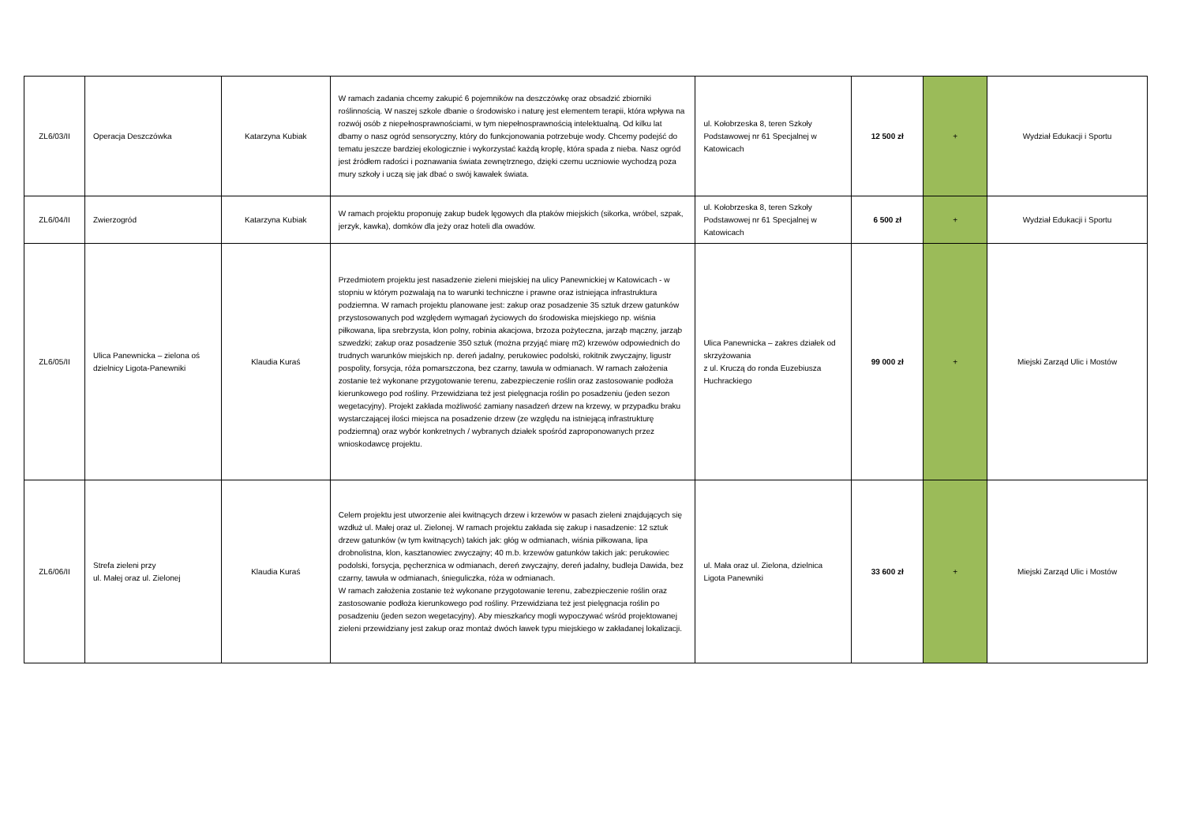| ZL6/03/II | Operacja Deszczówka | Katarzyna Kubiak | W ramach zadania chcemy zakupić 6 pojemników na deszczówkę oraz obsadzić zbiorniki roślinnością. W naszej szkole dbanie o środowisko i naturę jest elementem terapii, która wpływa na rozwój osób z niepełnosprawnościami, w tym niepełnosprawnością intelektualną. Od kilku lat dbamy o nasz ogród sensoryczny, który do funkcjonowania potrzebuje wody. Chcemy podejść do tematu jeszcze bardziej ekologicznie i wykorzystać każdą kroplę, która spada z nieba. Nasz ogród jest źródłem radości i poznawania świata zewnętrznego, dzięki czemu uczniowie wychodzą poza mury szkoły i uczą się jak dbać o swój kawałek świata. | ul. Kołobrzeska 8, teren Szkoły Podstawowej nr 61 Specjalnej w Katowicach | 12 500 zł | + | Wydział Edukacji i Sportu |
| ZL6/04/II | Zwierzogród | Katarzyna Kubiak | W ramach projektu proponuję zakup budek lęgowych dla ptaków miejskich (sikorka, wróbel, szpak, jerzyk, kawka), domków dla jeży oraz hoteli dla owadów. | ul. Kołobrzeska 8, teren Szkoły Podstawowej nr 61 Specjalnej w Katowicach | 6 500 zł | + | Wydział Edukacji i Sportu |
| ZL6/05/II | Ulica Panewnicka – zielona oś dzielnicy Ligota-Panewniki | Klaudia Kuraś | Przedmiotem projektu jest nasadzenie zieleni miejskiej na ulicy Panewnickiej w Katowicach - w stopniu w którym pozwalają na to warunki techniczne i prawne oraz istniejąca infrastruktura podziemna. W ramach projektu planowane jest: zakup oraz posadzenie 35 sztuk drzew gatunków przystosowanych pod względem wymagań życiowych do środowiska miejskiego np. wiśnia piłkowana, lipa srebrzysta, klon polny, robinia akacjowa, brzoza pożyteczna, jarząb mączny, jarząb szwedzki; zakup oraz posadzenie 350 sztuk (można przyjąć miarę m2) krzewów odpowiednich do trudnych warunków miejskich np. dereń jadalny, perukowiec podolski, rokitnik zwyczajny, ligustr pospolity, forsycja, róża pomarszczona, bez czarny, tawuła w odmianach. W ramach założenia zostanie też wykonane przygotowanie terenu, zabezpieczenie roślin oraz zastosowanie podłoża kierunkowego pod rośliny. Przewidziana też jest pielęgnacja roślin po posadzeniu (jeden sezon wegetacyjny). Projekt zakłada możliwość zamiany nasadzeń drzew na krzewy, w przypadku braku wystarczającej ilości miejsca na posadzenie drzew (ze względu na istniejącą infrastrukturę podziemną) oraz wybór konkretnych / wybranych działek spośród zaproponowanych przez wnioskodawcę projektu. | Ulica Panewnicka – zakres działek od skrzyżowania z ul. Kruczą do ronda Euzebiusza Huchrackiego | 99 000 zł | + | Miejski Zarząd Ulic i Mostów |
| ZL6/06/II | Strefa zieleni przy ul. Małej oraz ul. Zielonej | Klaudia Kuraś | Celem projektu jest utworzenie alei kwitnących drzew i krzewów w pasach zieleni znajdujących się wzdłuż ul. Małej oraz ul. Zielonej. W ramach projektu zakłada się zakup i nasadzenie: 12 sztuk drzew gatunków (w tym kwitnących) takich jak: głóg w odmianach, wiśnia piłkowana, lipa drobnolistna, klon, kasztanowiec zwyczajny; 40 m.b. krzewów gatunków takich jak: perukowiec podolski, forsycja, pęcherznica w odmianach, dereń zwyczajny, dereń jadalny, budleja Dawida, bez czarny, tawuła w odmianach, śnieguliczka, róża w odmianach. W ramach założenia zostanie też wykonane przygotowanie terenu, zabezpieczenie roślin oraz zastosowanie podłoża kierunkowego pod rośliny. Przewidziana też jest pielęgnacja roślin po posadzeniu (jeden sezon wegetacyjny). Aby mieszkańcy mogli wypoczywać wśród projektowanej zieleni przewidziany jest zakup oraz montaż dwóch ławek typu miejskiego w zakładanej lokalizacji. | ul. Mała oraz ul. Zielona, dzielnica Ligota Panewniki | 33 600 zł | + | Miejski Zarząd Ulic i Mostów |